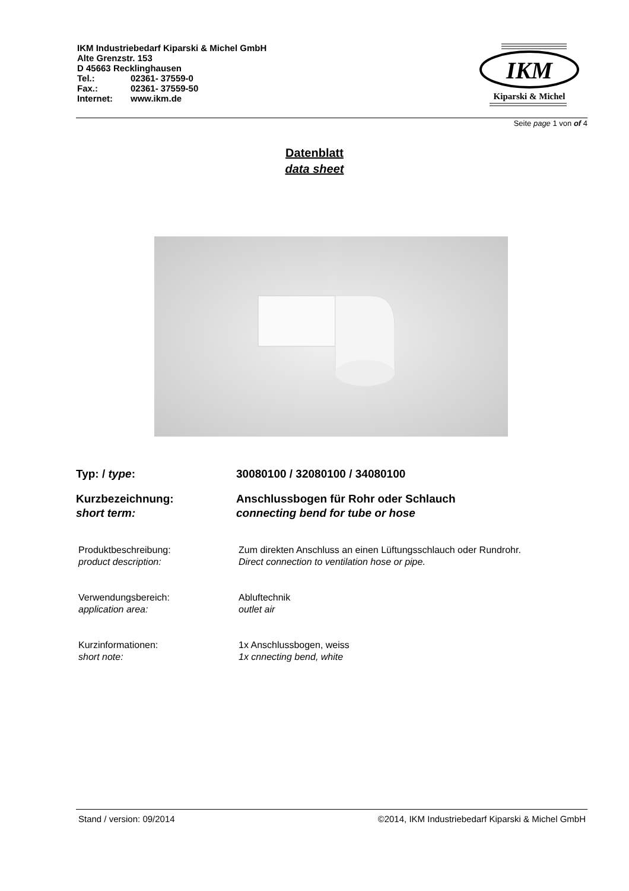IKM Industriebedarf Kiparski & Michel GmbH
Alte Grenzstr. 153
D 45663 Recklinghausen
Tel.: 02361- 37559-0
Fax.: 02361- 37559-50
Internet: www.ikm.de
IKM
Kiparski & Michel
Seite page 1 von of 4
Datenblatt
data sheet
Typ: / type: 30080100 / 32080100 / 34080100
Kurzbezeichnung:
short term:
Anschlussbogen für Rohr oder Schlauch
connecting bend for tube or hose
Produktbeschreibung:
product description:
Zum direkten Anschluss an einen Lüftungsschlauch oder Rundrohr.
Direct connection to ventilation hose or pipe.
Verwendungsbereich:
application area:
Abluftechnik
outlet air
Kurzinformationen:
short note:
1x Anschlussbogen, weiss
1x cnnecting bend, white
Stand / version: 09/2014 ©2014, IKM Industriebedarf Kiparski & Michel GmbH